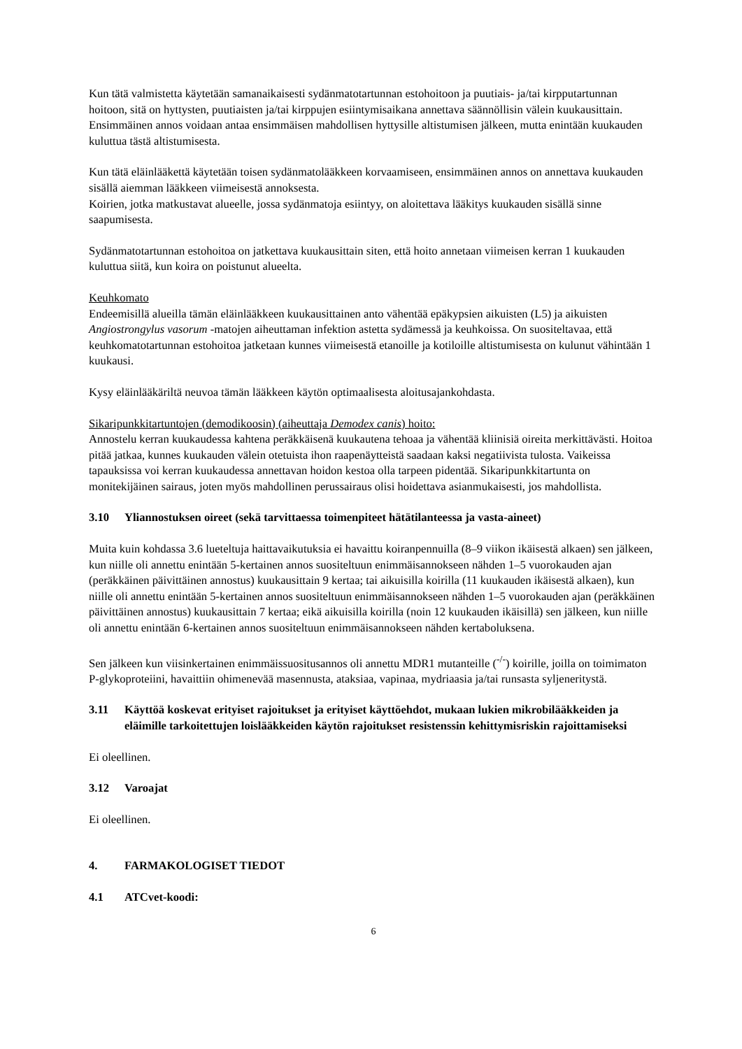Kun tätä valmistetta käytetään samanaikaisesti sydänmatotartunnan estohoitoon ja puutiais- ja/tai kirpputartunnan hoitoon, sitä on hyttysten, puutiaisten ja/tai kirppujen esiintymisaikana annettava säännöllisin välein kuukausittain. Ensimmäinen annos voidaan antaa ensimmäisen mahdollisen hyttysille altistumisen jälkeen, mutta enintään kuukauden kuluttua tästä altistumisesta.
Kun tätä eläinlääkettä käytetään toisen sydänmatolääkkeen korvaamiseen, ensimmäinen annos on annettava kuukauden sisällä aiemman lääkkeen viimeisestä annoksesta.
Koirien, jotka matkustavat alueelle, jossa sydänmatoja esiintyy, on aloitettava lääkitys kuukauden sisällä sinne saapumisesta.
Sydänmatotartunnan estohoitoa on jatkettava kuukausittain siten, että hoito annetaan viimeisen kerran 1 kuukauden kuluttua siitä, kun koira on poistunut alueelta.
Keuhkomato
Endeemisillä alueilla tämän eläinlääkkeen kuukausittainen anto vähentää epäkypsien aikuisten (L5) ja aikuisten Angiostrongylus vasorum -matojen aiheuttaman infektion astetta sydämessä ja keuhkoissa. On suositeltavaa, että keuhkomatotartunnan estohoitoa jatketaan kunnes viimeisestä etanoille ja kotiloille altistumisesta on kulunut vähintään 1 kuukausi.
Kysy eläinlääkäriltä neuvoa tämän lääkkeen käytön optimaalisesta aloitusajankohdasta.
Sikaripunkkitartuntojen (demodikoosin) (aiheuttaja Demodex canis) hoito:
Annostelu kerran kuukaudessa kahtena peräkkäisenä kuukautena tehoaa ja vähentää kliinisiä oireita merkittävästi. Hoitoa pitää jatkaa, kunnes kuukauden välein otetuista ihon raapenäytteistä saadaan kaksi negatiivista tulosta. Vaikeissa tapauksissa voi kerran kuukaudessa annettavan hoidon kestoa olla tarpeen pidentää. Sikaripunkkitartunta on monitekijäinen sairaus, joten myös mahdollinen perussairaus olisi hoidettava asianmukaisesti, jos mahdollista.
3.10 Yliannostuksen oireet (sekä tarvittaessa toimenpiteet hätätilanteessa ja vasta-aineet)
Muita kuin kohdassa 3.6 lueteltuja haittavaikutuksia ei havaittu koiranpennuilla (8–9 viikon ikäisestä alkaen) sen jälkeen, kun niille oli annettu enintään 5-kertainen annos suositeltuun enimmäisannokseen nähden 1–5 vuorokauden ajan (peräkkäinen päivittäinen annostus) kuukausittain 9 kertaa; tai aikuisilla koirilla (11 kuukauden ikäisestä alkaen), kun niille oli annettu enintään 5-kertainen annos suositeltuun enimmäisannokseen nähden 1–5 vuorokauden ajan (peräkkäinen päivittäinen annostus) kuukausittain 7 kertaa; eikä aikuisilla koirilla (noin 12 kuukauden ikäisillä) sen jälkeen, kun niille oli annettu enintään 6-kertainen annos suositeltuun enimmäisannokseen nähden kertaboluksena.
Sen jälkeen kun viisinkertainen enimmäissuositusannos oli annettu MDR1 mutanteille (<sup>-/-</sup>) koirille, joilla on toimimaton P-glykoproteiini, havaittiin ohimenevää masennusta, ataksiaa, vapinaa, mydriaasia ja/tai runsasta syljeneritystä.
3.11 Käyttöä koskevat erityiset rajoitukset ja erityiset käyttöehdot, mukaan lukien mikrobilääkkeiden ja eläimille tarkoitettujen loislääkkeiden käytön rajoitukset resistenssin kehittymisriskin rajoittamiseksi
Ei oleellinen.
3.12 Varoajat
Ei oleellinen.
4. FARMAKOLOGISET TIEDOT
4.1 ATCvet-koodi:
6